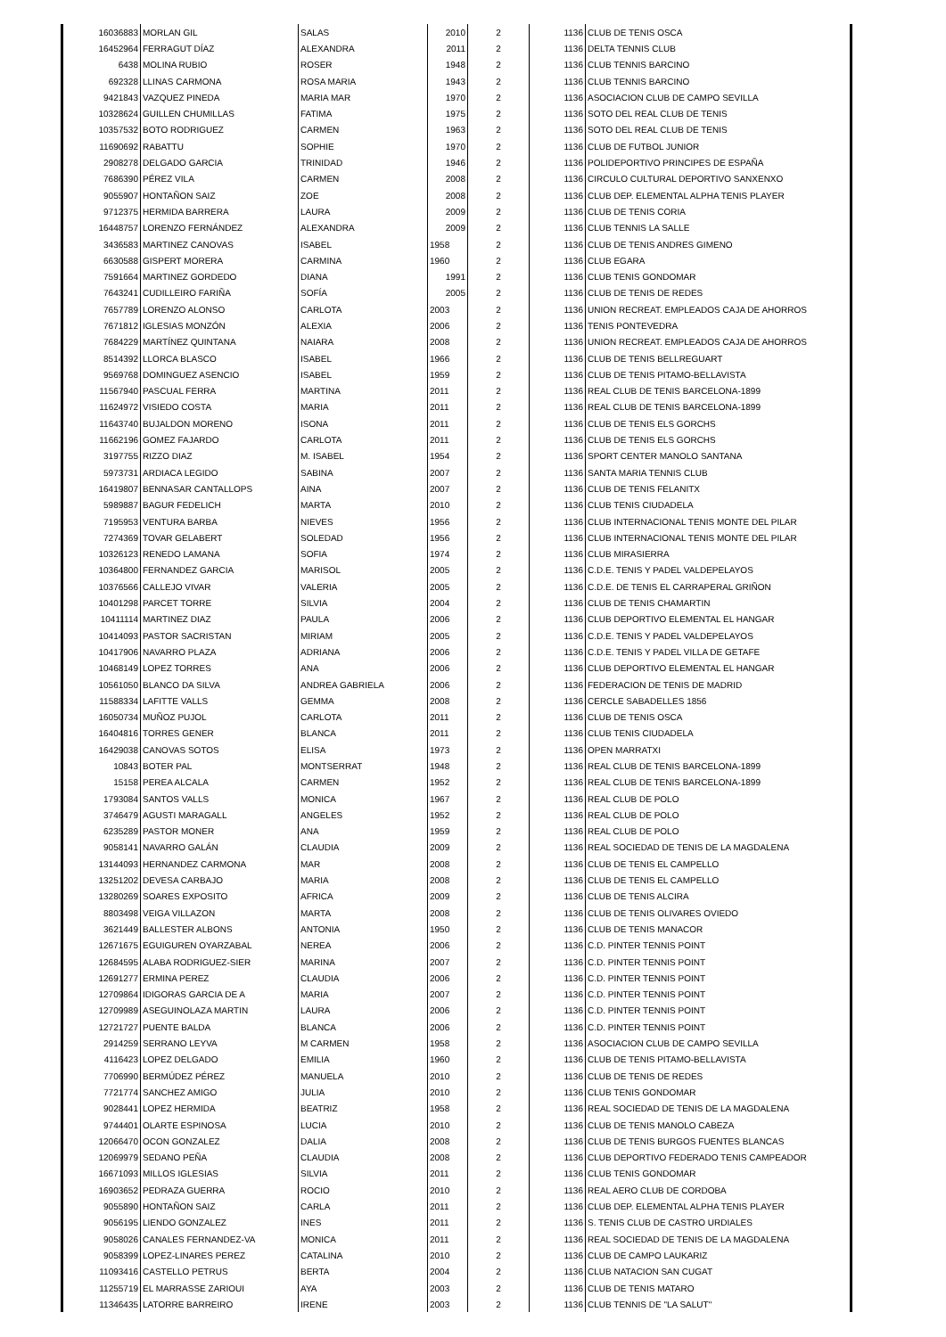| 16036883 | MORLAN GIL | SALAS | 2010 | 2 | 1136 | CLUB DE TENIS OSCA |
| 16452964 | FERRAGUT DÍAZ | ALEXANDRA | 2011 | 2 | 1136 | DELTA TENNIS CLUB |
| 6438 | MOLINA RUBIO | ROSER | 1948 | 2 | 1136 | CLUB TENNIS BARCINO |
| 692328 | LLINAS CARMONA | ROSA MARIA | 1943 | 2 | 1136 | CLUB TENNIS BARCINO |
| 9421843 | VAZQUEZ PINEDA | MARIA MAR | 1970 | 2 | 1136 | ASOCIACION CLUB DE CAMPO SEVILLA |
| 10328624 | GUILLEN CHUMILLAS | FATIMA | 1975 | 2 | 1136 | SOTO DEL REAL CLUB DE TENIS |
| 10357532 | BOTO RODRIGUEZ | CARMEN | 1963 | 2 | 1136 | SOTO DEL REAL CLUB DE TENIS |
| 11690692 | RABATTU | SOPHIE | 1970 | 2 | 1136 | CLUB DE FUTBOL JUNIOR |
| 2908278 | DELGADO GARCIA | TRINIDAD | 1946 | 2 | 1136 | POLIDEPORTIVO PRINCIPES DE ESPAÑA |
| 7686390 | PÉREZ VILA | CARMEN | 2008 | 2 | 1136 | CIRCULO CULTURAL DEPORTIVO SANXENXO |
| 9055907 | HONTAÑON SAIZ | ZOE | 2008 | 2 | 1136 | CLUB DEP. ELEMENTAL ALPHA TENIS PLAYER |
| 9712375 | HERMIDA BARRERA | LAURA | 2009 | 2 | 1136 | CLUB DE TENIS CORIA |
| 16448757 | LORENZO FERNÁNDEZ | ALEXANDRA | 2009 | 2 | 1136 | CLUB TENNIS LA SALLE |
| 3436583 | MARTINEZ CANOVAS | ISABEL | 1958 | 2 | 1136 | CLUB DE TENIS ANDRES GIMENO |
| 6630588 | GISPERT MORERA | CARMINA | 1960 | 2 | 1136 | CLUB EGARA |
| 7591664 | MARTINEZ GORDEDO | DIANA | 1991 | 2 | 1136 | CLUB TENIS GONDOMAR |
| 7643241 | CUDILLEIRO FARIÑA | SOFÍA | 2005 | 2 | 1136 | CLUB DE TENIS DE REDES |
| 7657789 | LORENZO ALONSO | CARLOTA | 2003 | 2 | 1136 | UNION RECREAT. EMPLEADOS CAJA DE AHORROS |
| 7671812 | IGLESIAS MONZÓN | ALEXIA | 2006 | 2 | 1136 | TENIS PONTEVEDRA |
| 7684229 | MARTÍNEZ QUINTANA | NAIARA | 2008 | 2 | 1136 | UNION RECREAT. EMPLEADOS CAJA DE AHORROS |
| 8514392 | LLORCA BLASCO | ISABEL | 1966 | 2 | 1136 | CLUB DE TENIS BELLREGUART |
| 9569768 | DOMINGUEZ ASENCIO | ISABEL | 1959 | 2 | 1136 | CLUB DE TENIS PITAMO-BELLAVISTA |
| 11567940 | PASCUAL FERRA | MARTINA | 2011 | 2 | 1136 | REAL CLUB DE TENIS BARCELONA-1899 |
| 11624972 | VISIEDO COSTA | MARIA | 2011 | 2 | 1136 | REAL CLUB DE TENIS BARCELONA-1899 |
| 11643740 | BUJALDON MORENO | ISONA | 2011 | 2 | 1136 | CLUB DE TENIS ELS GORCHS |
| 11662196 | GOMEZ FAJARDO | CARLOTA | 2011 | 2 | 1136 | CLUB DE TENIS ELS GORCHS |
| 3197755 | RIZZO DIAZ | M. ISABEL | 1954 | 2 | 1136 | SPORT CENTER MANOLO SANTANA |
| 5973731 | ARDIACA LEGIDO | SABINA | 2007 | 2 | 1136 | SANTA MARIA TENNIS CLUB |
| 16419807 | BENNASAR CANTALLOPS | AINA | 2007 | 2 | 1136 | CLUB DE TENIS FELANITX |
| 5989887 | BAGUR FEDELICH | MARTA | 2010 | 2 | 1136 | CLUB TENIS CIUDADELA |
| 7195953 | VENTURA BARBA | NIEVES | 1956 | 2 | 1136 | CLUB INTERNACIONAL TENIS MONTE DEL PILAR |
| 7274369 | TOVAR GELABERT | SOLEDAD | 1956 | 2 | 1136 | CLUB INTERNACIONAL TENIS MONTE DEL PILAR |
| 10326123 | RENEDO LAMANA | SOFIA | 1974 | 2 | 1136 | CLUB MIRASIERRA |
| 10364800 | FERNANDEZ GARCIA | MARISOL | 2005 | 2 | 1136 | C.D.E. TENIS Y PADEL VALDEPELAYOS |
| 10376566 | CALLEJO VIVAR | VALERIA | 2005 | 2 | 1136 | C.D.E. DE TENIS EL CARRAPERAL GRIÑON |
| 10401298 | PARCET TORRE | SILVIA | 2004 | 2 | 1136 | CLUB DE TENIS CHAMARTIN |
| 10411114 | MARTINEZ DIAZ | PAULA | 2006 | 2 | 1136 | CLUB DEPORTIVO ELEMENTAL EL HANGAR |
| 10414093 | PASTOR SACRISTAN | MIRIAM | 2005 | 2 | 1136 | C.D.E. TENIS Y PADEL VALDEPELAYOS |
| 10417906 | NAVARRO PLAZA | ADRIANA | 2006 | 2 | 1136 | C.D.E. TENIS Y PADEL VILLA DE GETAFE |
| 10468149 | LOPEZ TORRES | ANA | 2006 | 2 | 1136 | CLUB DEPORTIVO ELEMENTAL EL HANGAR |
| 10561050 | BLANCO DA SILVA | ANDREA GABRIELA | 2006 | 2 | 1136 | FEDERACION DE TENIS DE MADRID |
| 11588334 | LAFITTE VALLS | GEMMA | 2008 | 2 | 1136 | CERCLE SABADELLES 1856 |
| 16050734 | MUÑOZ PUJOL | CARLOTA | 2011 | 2 | 1136 | CLUB DE TENIS OSCA |
| 16404816 | TORRES GENER | BLANCA | 2011 | 2 | 1136 | CLUB TENIS CIUDADELA |
| 16429038 | CANOVAS SOTOS | ELISA | 1973 | 2 | 1136 | OPEN MARRATXI |
| 10843 | BOTER PAL | MONTSERRAT | 1948 | 2 | 1136 | REAL CLUB DE TENIS BARCELONA-1899 |
| 15158 | PEREA ALCALA | CARMEN | 1952 | 2 | 1136 | REAL CLUB DE TENIS BARCELONA-1899 |
| 1793084 | SANTOS VALLS | MONICA | 1967 | 2 | 1136 | REAL CLUB DE POLO |
| 3746479 | AGUSTI MARAGALL | ANGELES | 1952 | 2 | 1136 | REAL CLUB DE POLO |
| 6235289 | PASTOR MONER | ANA | 1959 | 2 | 1136 | REAL CLUB DE POLO |
| 9058141 | NAVARRO GALÁN | CLAUDIA | 2009 | 2 | 1136 | REAL SOCIEDAD DE TENIS DE LA MAGDALENA |
| 13144093 | HERNANDEZ CARMONA | MAR | 2008 | 2 | 1136 | CLUB DE TENIS EL CAMPELLO |
| 13251202 | DEVESA CARBAJO | MARIA | 2008 | 2 | 1136 | CLUB DE TENIS EL CAMPELLO |
| 13280269 | SOARES EXPOSITO | AFRICA | 2009 | 2 | 1136 | CLUB DE TENIS ALCIRA |
| 8803498 | VEIGA VILLAZON | MARTA | 2008 | 2 | 1136 | CLUB DE TENIS OLIVARES OVIEDO |
| 3621449 | BALLESTER ALBONS | ANTONIA | 1950 | 2 | 1136 | CLUB DE TENIS MANACOR |
| 12671675 | EGUIGUREN OYARZABAL | NEREA | 2006 | 2 | 1136 | C.D. PINTER TENNIS POINT |
| 12684595 | ALABA RODRIGUEZ-SIER | MARINA | 2007 | 2 | 1136 | C.D. PINTER TENNIS POINT |
| 12691277 | ERMINA PEREZ | CLAUDIA | 2006 | 2 | 1136 | C.D. PINTER TENNIS POINT |
| 12709864 | IDIGORAS GARCIA DE A | MARIA | 2007 | 2 | 1136 | C.D. PINTER TENNIS POINT |
| 12709989 | ASEGUINOLAZA MARTIN | LAURA | 2006 | 2 | 1136 | C.D. PINTER TENNIS POINT |
| 12721727 | PUENTE BALDA | BLANCA | 2006 | 2 | 1136 | C.D. PINTER TENNIS POINT |
| 2914259 | SERRANO LEYVA | M CARMEN | 1958 | 2 | 1136 | ASOCIACION CLUB DE CAMPO SEVILLA |
| 4116423 | LOPEZ DELGADO | EMILIA | 1960 | 2 | 1136 | CLUB DE TENIS PITAMO-BELLAVISTA |
| 7706990 | BERMÚDEZ PÉREZ | MANUELA | 2010 | 2 | 1136 | CLUB DE TENIS DE REDES |
| 7721774 | SANCHEZ AMIGO | JULIA | 2010 | 2 | 1136 | CLUB TENIS GONDOMAR |
| 9028441 | LOPEZ HERMIDA | BEATRIZ | 1958 | 2 | 1136 | REAL SOCIEDAD DE TENIS DE LA MAGDALENA |
| 9744401 | OLARTE ESPINOSA | LUCIA | 2010 | 2 | 1136 | CLUB DE TENIS MANOLO CABEZA |
| 12066470 | OCON GONZALEZ | DALIA | 2008 | 2 | 1136 | CLUB DE TENIS BURGOS FUENTES BLANCAS |
| 12069979 | SEDANO PEÑA | CLAUDIA | 2008 | 2 | 1136 | CLUB DEPORTIVO FEDERADO TENIS CAMPEADOR |
| 16671093 | MILLOS IGLESIAS | SILVIA | 2011 | 2 | 1136 | CLUB TENIS GONDOMAR |
| 16903652 | PEDRAZA GUERRA | ROCIO | 2010 | 2 | 1136 | REAL AERO CLUB DE CORDOBA |
| 9055890 | HONTAÑON SAIZ | CARLA | 2011 | 2 | 1136 | CLUB DEP. ELEMENTAL ALPHA TENIS PLAYER |
| 9056195 | LIENDO GONZALEZ | INES | 2011 | 2 | 1136 | S. TENIS CLUB DE CASTRO URDIALES |
| 9058026 | CANALES FERNANDEZ-VA | MONICA | 2011 | 2 | 1136 | REAL SOCIEDAD DE TENIS DE LA MAGDALENA |
| 9058399 | LOPEZ-LINARES PEREZ | CATALINA | 2010 | 2 | 1136 | CLUB DE CAMPO LAUKARIZ |
| 11093416 | CASTELLO PETRUS | BERTA | 2004 | 2 | 1136 | CLUB NATACION SAN CUGAT |
| 11255719 | EL MARRASSE ZARIOUI | AYA | 2003 | 2 | 1136 | CLUB DE TENIS MATARO |
| 11346435 | LATORRE BARREIRO | IRENE | 2003 | 2 | 1136 | CLUB TENNIS DE "LA SALUT" |